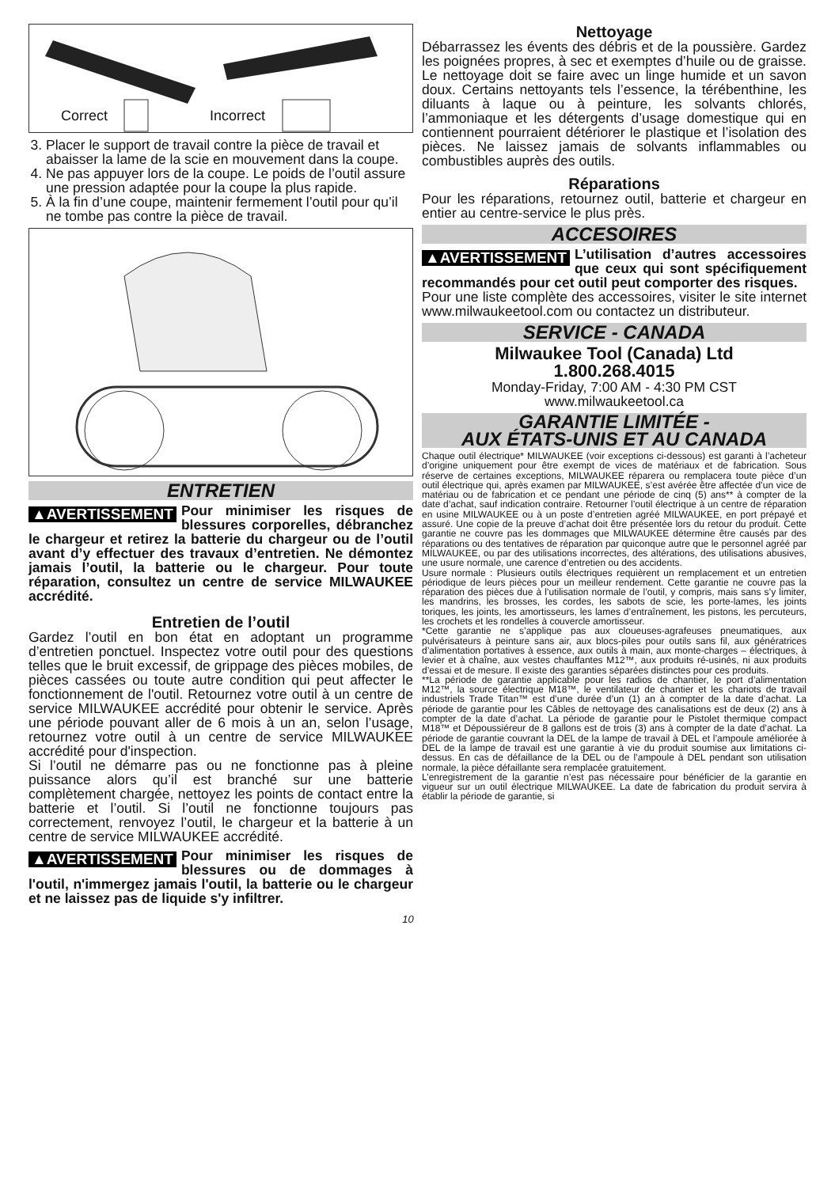Correct Incorrect
3. Placer le support de travail contre la pièce de travail et abaisser la lame de la scie en mouvement dans la coupe.
4. Ne pas appuyer lors de la coupe. Le poids de l’outil assure une pression adaptée pour la coupe la plus rapide.
5. À la fin d’une coupe, maintenir fermement l’outil pour qu’il ne tombe pas contre la pièce de travail.
ENTRETIEN
▲AVERTISSEMENT Pour minimiser les risques de blessures corporelles, débranchez le chargeur et retirez la batterie du chargeur ou de l’outil avant d’y effectuer des travaux d’entretien. Ne démontez jamais l’outil, la batterie ou le chargeur. Pour toute réparation, consultez un centre de service MILWAUKEE accrédité.
Entretien de l’outil
Gardez l’outil en bon état en adoptant un programme d’entretien ponctuel. Inspectez votre outil pour des questions telles que le bruit excessif, de grippage des pièces mobiles, de pièces cassées ou toute autre condition qui peut affecter le fonctionnement de l'outil. Retournez votre outil à un centre de service MILWAUKEE accrédité pour obtenir le service. Après une période pouvant aller de 6 mois à un an, selon l’usage, retournez votre outil à un centre de service MILWAUKEE accrédité pour d'inspection.
Si l’outil ne démarre pas ou ne fonctionne pas à pleine puissance alors qu’il est branché sur une batterie complètement chargée, nettoyez les points de contact entre la batterie et l’outil. Si l’outil ne fonctionne toujours pas correctement, renvoyez l’outil, le chargeur et la batterie à un centre de service MILWAUKEE accrédité.
▲AVERTISSEMENT Pour minimiser les risques de blessures ou de dommages à l'outil, n'immergez jamais l'outil, la batterie ou le chargeur et ne laissez pas de liquide s'y infiltrer.
Nettoyage
Débarrassez les évents des débris et de la poussière. Gardez les poignées propres, à sec et exemptes d’huile ou de graisse. Le nettoyage doit se faire avec un linge humide et un savon doux. Certains nettoyants tels l’essence, la térébenthine, les diluants à laque ou à peinture, les solvants chlorés, l’ammoniaque et les détergents d’usage domestique qui en contiennent pourraient détériorer le plastique et l’isolation des pièces. Ne laissez jamais de solvants inflammables ou combustibles auprès des outils.
Réparations
Pour les réparations, retournez outil, batterie et chargeur en entier au centre-service le plus près.
ACCESOIRES
▲AVERTISSEMENT L’utilisation d’autres accessoires que ceux qui sont spécifiquement recommandés pour cet outil peut comporter des risques.
Pour une liste complète des accessoires, visiter le site internet www.milwaukeetool.com ou contactez un distributeur.
SERVICE - CANADA
Milwaukee Tool (Canada) Ltd
1.800.268.4015
Monday-Friday, 7:00 AM - 4:30 PM CST
www.milwaukeetool.ca
GARANTIE LIMITÉE -
AUX ÉTATS-UNIS ET AU CANADA
Chaque outil électrique* MILWAUKEE (voir exceptions ci-dessous) est garanti à l’acheteur d’origine uniquement pour être exempt de vices de matériaux et de fabrication. Sous réserve de certaines exceptions, MILWAUKEE réparera ou remplacera toute pièce d’un outil électrique qui, après examen par MILWAUKEE, s’est avérée être affectée d’un vice de matériau ou de fabrication et ce pendant une période de cinq (5) ans** à compter de la date d’achat, sauf indication contraire. Retourner l’outil électrique à un centre de réparation en usine MILWAUKEE ou à un poste d’entretien agréé MILWAUKEE, en port prépayé et assuré. Une copie de la preuve d’achat doit être présentée lors du retour du produit. Cette garantie ne couvre pas les dommages que MILWAUKEE détermine être causés par des réparations ou des tentatives de réparation par quiconque autre que le personnel agréé par MILWAUKEE, ou par des utilisations incorrectes, des altérations, des utilisations abusives, une usure normale, une carence d’entretien ou des accidents.
Usure normale : Plusieurs outils électriques requièrent un remplacement et un entretien périodique de leurs pièces pour un meilleur rendement. Cette garantie ne couvre pas la réparation des pièces due à l’utilisation normale de l’outil, y compris, mais sans s’y limiter, les mandrins, les brosses, les cordes, les sabots de scie, les porte-lames, les joints toriques, les joints, les amortisseurs, les lames d’entraînement, les pistons, les percuteurs, les crochets et les rondelles à couvercle amortisseur.
*Cette garantie ne s’applique pas aux cloueuses-agrafeuses pneumatiques, aux pulvérisateurs à peinture sans air, aux blocs-piles pour outils sans fil, aux génératrices d’alimentation portatives à essence, aux outils à main, aux monte-charges – électriques, à levier et à chaîne, aux vestes chauffantes M12™, aux produits ré-usinés, ni aux produits d’essai et de mesure. Il existe des garanties séparées distinctes pour ces produits.
**La période de garantie applicable pour les radios de chantier, le port d’alimentation M12™, la source électrique M18™, le ventilateur de chantier et les chariots de travail industriels Trade Titan™ est d’une durée d’un (1) an à compter de la date d’achat. La période de garantie pour les Câbles de nettoyage des canalisations est de deux (2) ans à compter de la date d’achat. La période de garantie pour le Pistolet thermique compact M18™ et Dépoussiéreur de 8 gallons est de trois (3) ans à compter de la date d’achat. La période de garantie couvrant la DEL de la lampe de travail à DEL et l’ampoule améliorée à DEL de la lampe de travail est une garantie à vie du produit soumise aux limitations ci-dessus. En cas de défaillance de la DEL ou de l’ampoule à DEL pendant son utilisation normale, la pièce défaillante sera remplacée gratuitement.
L’enregistrement de la garantie n’est pas nécessaire pour bénéficier de la garantie en vigueur sur un outil électrique MILWAUKEE. La date de fabrication du produit servira à établir la période de garantie, si
10